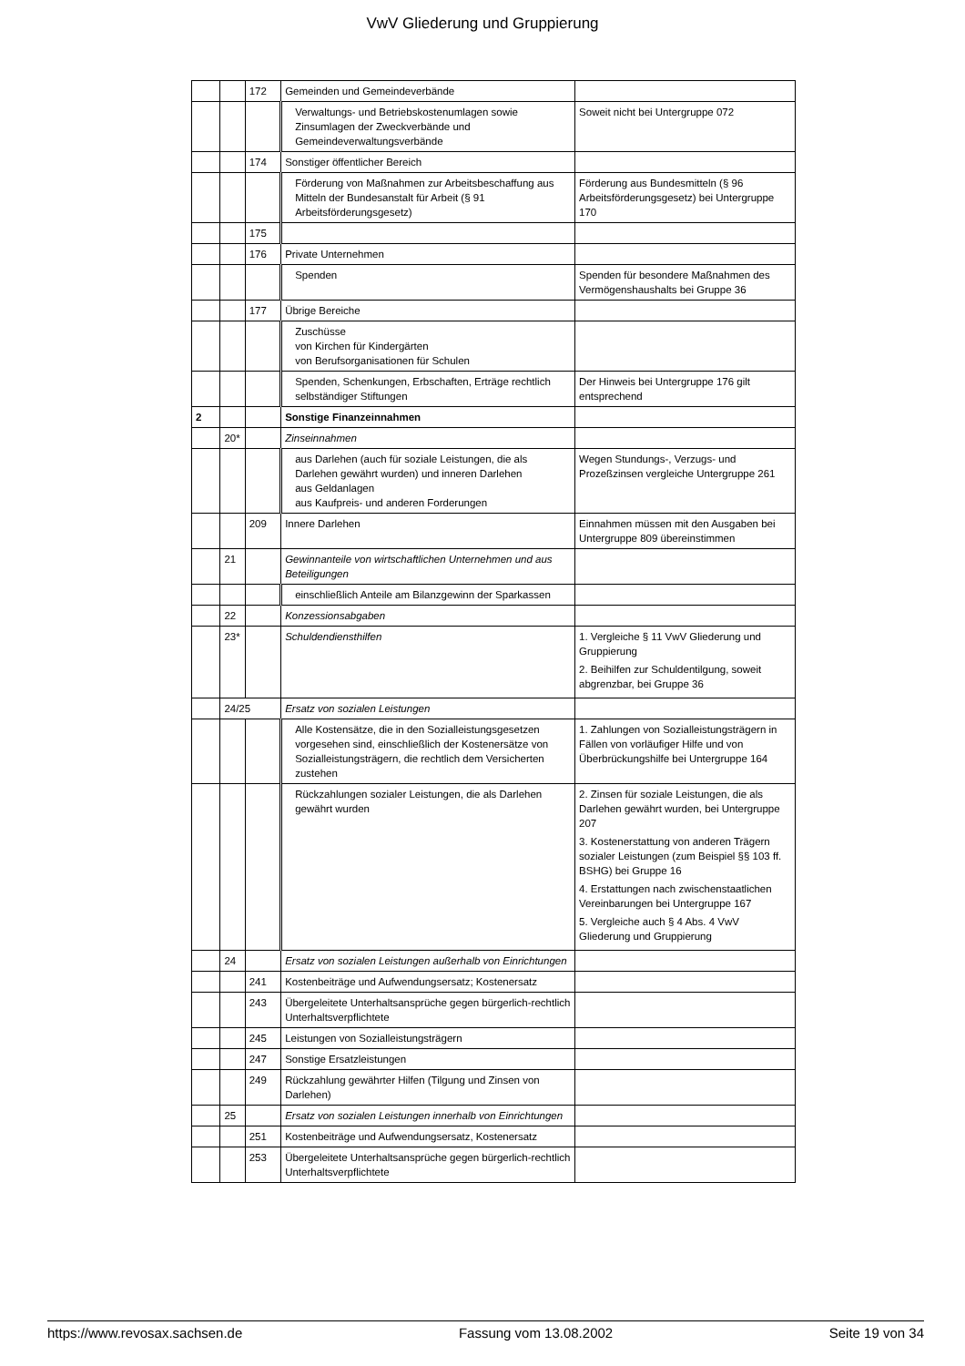VwV Gliederung und Gruppierung
| | | 172 | Gemeinden und Gemeindeverbände | |
| | | | Verwaltungs- und Betriebskostenumlagen sowie Zinsumlagen der Zweckverbände und Gemeindeverwaltungsverbände | Soweit nicht bei Untergruppe 072 |
| | | 174 | Sonstiger öffentlicher Bereich | |
| | | | Förderung von Maßnahmen zur Arbeitsbeschaffung aus Mitteln der Bundesanstalt für Arbeit (§ 91 Arbeitsförderungsgesetz) | Förderung aus Bundesmitteln (§ 96 Arbeitsförderungsgesetz) bei Untergruppe 170 |
| | | 175 | | |
| | | 176 | Private Unternehmen | |
| | | | Spenden | Spenden für besondere Maßnahmen des Vermögenshaushalts bei Gruppe 36 |
| | | 177 | Übrige Bereiche | |
| | | | Zuschüsse von Kirchen für Kindergärten von Berufsorganisationen für Schulen | |
| | | | Spenden, Schenkungen, Erbschaften, Erträge rechtlich selbständiger Stiftungen | Der Hinweis bei Untergruppe 176 gilt entsprechend |
| 2 | | | Sonstige Finanzeinnahmen | |
| | 20* | | Zinseinnahmen | |
| | | | aus Darlehen (auch für soziale Leistungen, die als Darlehen gewährt wurden) und inneren Darlehen aus Geldanlagen aus Kaufpreis- und anderen Forderungen | Wegen Stundungs-, Verzugs- und Prozeßzinsen vergleiche Untergruppe 261 |
| | | 209 | Innere Darlehen | Einnahmen müssen mit den Ausgaben bei Untergruppe 809 übereinstimmen |
| | 21 | | Gewinnanteile von wirtschaftlichen Unternehmen und aus Beteiligungen | |
| | | | einschließlich Anteile am Bilanzgewinn der Sparkassen | |
| | 22 | | Konzessionsabgaben | |
| | 23* | | Schuldendiensthilfen | 1. Vergleiche § 11 VwV Gliederung und Gruppierung 2. Beihilfen zur Schuldentilgung, soweit abgrenzbar, bei Gruppe 36 |
| | 24/25 | | Ersatz von sozialen Leistungen | |
| | | | Alle Kostensätze, die in den Sozialleistungsgesetzen vorgesehen sind, einschließlich der Kostenersätze von Sozialleistungsträgern, die rechtlich dem Versicherten zustehen | 1. Zahlungen von Sozialleistungsträgern in Fällen von vorläufiger Hilfe und von Überbrückungshilfe bei Untergruppe 164 |
| | | | Rückzahlungen sozialer Leistungen, die als Darlehen gewährt wurden | 2. Zinsen für soziale Leistungen, die als Darlehen gewährt wurden, bei Untergruppe 207 3. Kostenerstattung von anderen Trägern sozialer Leistungen (zum Beispiel §§ 103 ff. BSHG) bei Gruppe 16 4. Erstattungen nach zwischenstaatlichen Vereinbarungen bei Untergruppe 167 5. Vergleiche auch § 4 Abs. 4 VwV Gliederung und Gruppierung |
| | 24 | | Ersatz von sozialen Leistungen außerhalb von Einrichtungen | |
| | | 241 | Kostenbeiträge und Aufwendungsersatz; Kostenersatz | |
| | | 243 | Übergeleitete Unterhaltsansprüche gegen bürgerlich-rechtlich Unterhaltsverpflichtete | |
| | | 245 | Leistungen von Sozialleistungsträgern | |
| | | 247 | Sonstige Ersatzleistungen | |
| | | 249 | Rückzahlung gewährter Hilfen (Tilgung und Zinsen von Darlehen) | |
| | 25 | | Ersatz von sozialen Leistungen innerhalb von Einrichtungen | |
| | | 251 | Kostenbeiträge und Aufwendungsersatz, Kostenersatz | |
| | | 253 | Übergeleitete Unterhaltsansprüche gegen bürgerlich-rechtlich Unterhaltsverpflichtete | |
https://www.revosax.sachsen.de Fassung vom 13.08.2002 Seite 19 von 34